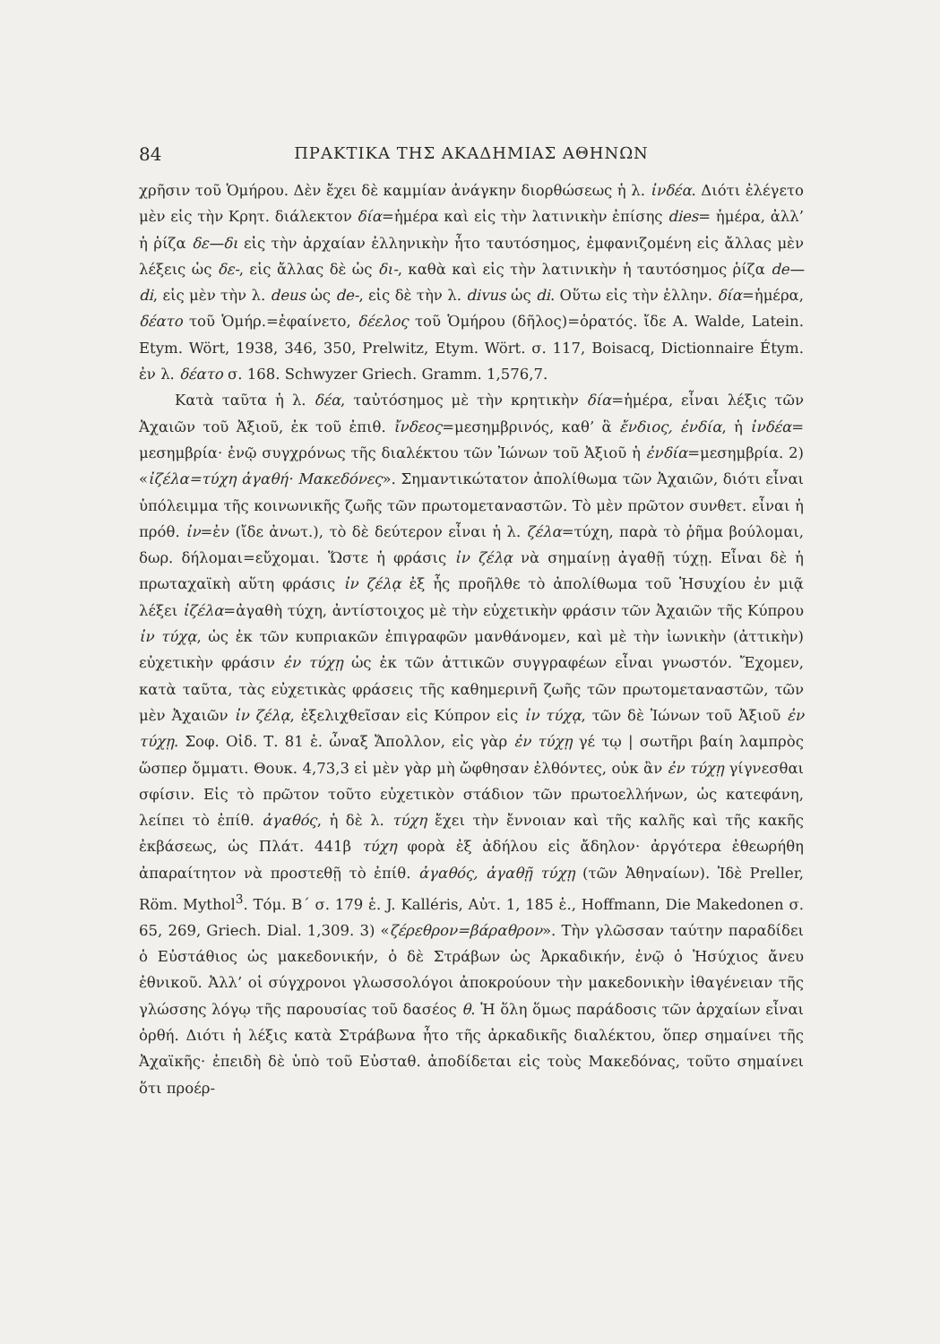84 ΠΡΑΚΤΙΚΑ ΤΗΣ ΑΚΑΔΗΜΙΑΣ ΑΘΗΝΩΝ
χρῆσιν τοῦ Ὁμήρου. Δὲν ἔχει δὲ καμμίαν ἀνάγκην διορθώσεως ἡ λ. ἰνδέα. Διότι ἐλέγετο μὲν εἰς τὴν Κρητ. διάλεκτον δία=ἡμέρα καὶ εἰς τὴν λατινικὴν ἐπίσης dies= ἡμέρα, ἀλλ’ ἡ ῥίζα δε—δι εἰς τὴν ἀρχαίαν ἑλληνικὴν ἦτο ταυτόσημος, ἐμφανιζομένη εἰς ἄλλας μὲν λέξεις ὡς δε-, εἰς ἄλλας δὲ ὡς δι-, καθὰ καὶ εἰς τὴν λατινικὴν ἡ ταυτόσημος ῥίζα de—di, εἰς μὲν τὴν λ. deus ὡς de-, εἰς δὲ τὴν λ. divus ὡς di. Οὕτω εἰς τὴν ἑλλην. δία=ἡμέρα, δέατο τοῦ Ὁμήρ.=ἐφαίνετο, δέελος τοῦ Ὁμήρου (δῆλος)=ὁρατός. ἴδε A. Walde, Latein. Etym. Wört, 1938, 346, 350, Prelwitz, Etym. Wört. σ. 117, Boisacq, Dictionnaire Étym. ἐν λ. δέατο σ. 168. Schwyzer Griech. Gramm. 1,576,7.
Κατὰ ταῦτα ἡ λ. δέα, ταὐτόσημος μὲ τὴν κρητικὴν δία=ἡμέρα, εἶναι λέξις τῶν Ἀχαιῶν τοῦ Ἀξιοῦ, ἐκ τοῦ ἐπιθ. ἴνδεος=μεσημβρινός, καθ’ ἃ ἔνδιος, ἐνδία, ἡ ἰνδέα= μεσημβρία· ἐνῷ συγχρόνως τῆς διαλέκτου τῶν Ἰώνων τοῦ Ἀξιοῦ ἡ ἐνδία=μεσημβρία. 2) «ἰζέλα=τύχη ἀγαθή· Μακεδόνες». Σημαντικώτατον ἀπολίθωμα τῶν Ἀχαιῶν, διότι εἶναι ὑπόλειμμα τῆς κοινωνικῆς ζωῆς τῶν πρωτομεταναστῶν. Τὸ μὲν πρῶτον συνθετ. εἶναι ἡ πρόθ. ἰν=ἐν (ἴδε ἀνωτ.), τὸ δὲ δεύτερον εἶναι ἡ λ. ζέλα=τύχη, παρὰ τὸ ῥῆμα βούλομαι, δωρ. δήλομαι=εὔχομαι. Ὥστε ἡ φράσις ἰν ζέλᾳ νὰ σημαίνῃ ἀγαθῇ τύχῃ. Εἶναι δὲ ἡ πρωταχαϊκὴ αὕτη φράσις ἰν ζέλᾳ ἐξ ἧς προῆλθε τὸ ἀπολίθωμα τοῦ Ἡσυχίου ἐν μιᾷ λέξει ἰζέλα=ἀγαθὴ τύχη, ἀντίστοιχος μὲ τὴν εὐχετικὴν φράσιν τῶν Ἀχαιῶν τῆς Κύπρου ἰν τύχᾳ, ὡς ἐκ τῶν κυπριακῶν ἐπιγραφῶν μανθάνομεν, καὶ μὲ τὴν ἰωνικὴν (ἀττικὴν) εὐχετικὴν φράσιν ἐν τύχῃ ὡς ἐκ τῶν ἀττικῶν συγγραφέων εἶναι γνωστόν. Ἔχομεν, κατὰ ταῦτα, τὰς εὐχετικὰς φράσεις τῆς καθημερινῆ ζωῆς τῶν πρωτομεταναστῶν, τῶν μὲν Ἀχαιῶν ἰν ζέλᾳ, ἐξελιχθεῖσαν εἰς Κύπρον εἰς ἰν τύχᾳ, τῶν δὲ Ἰώνων τοῦ Ἀξιοῦ ἐν τύχῃ. Σοφ. Οἰδ. Τ. 81 ἑ. ὦναξ Ἄπολλον, εἰς γὰρ ἐν τύχῃ γέ τῳ | σωτῆρι βαίη λαμπρὸς ὥσπερ ὄμματι. Θουκ. 4,73,3 εἰ μὲν γὰρ μὴ ὤφθησαν ἐλθόντες, οὐκ ἂν ἐν τύχῃ γίγνεσθαι σφίσιν. Εἰς τὸ πρῶτον τοῦτο εὐχετικὸν στάδιον τῶν πρωτοελλήνων, ὡς κατεφάνη, λείπει τὸ ἐπίθ. ἀγαθός, ἡ δὲ λ. τύχη ἔχει τὴν ἔννοιαν καὶ τῆς καλῆς καὶ τῆς κακῆς ἐκβάσεως, ὡς Πλάτ. 441β τύχη φορὰ ἐξ ἀδήλου εἰς ἄδηλον· ἀργότερα ἐθεωρήθη ἀπαραίτητον νὰ προστεθῇ τὸ ἐπίθ. ἀγαθός, ἀγαθῇ τύχῃ (τῶν Ἀθηναίων). Ἰδὲ Preller, Röm. Mythol<sup>3</sup>. Τόμ. Β΄ σ. 179 ἑ. J. Kalléris, Αὐτ. 1, 185 ἑ., Hoffmann, Die Makedonen σ. 65, 269, Griech. Dial. 1,309. 3) «ζέρεθρον=βάραθρον». Τὴν γλῶσσαν ταύτην παραδίδει ὁ Εὐστάθιος ὡς μακεδονικήν, ὁ δὲ Στράβων ὡς Ἀρκαδικήν, ἐνῷ ὁ Ἡσύχιος ἄνευ ἐθνικοῦ. Ἀλλ’ οἱ σύγχρονοι γλωσσολόγοι ἀποκρούουν τὴν μακεδονικὴν ἰθαγένειαν τῆς γλώσσης λόγῳ τῆς παρουσίας τοῦ δασέος θ. Ἡ ὅλη ὅμως παράδοσις τῶν ἀρχαίων εἶναι ὀρθή. Διότι ἡ λέξις κατὰ Στράβωνα ἦτο τῆς ἀρκαδικῆς διαλέκτου, ὅπερ σημαίνει τῆς Ἀχαϊκῆς· ἐπειδὴ δὲ ὑπὸ τοῦ Εὐσταθ. ἀποδίδεται εἰς τοὺς Μακεδόνας, τοῦτο σημαίνει ὅτι προέρ-